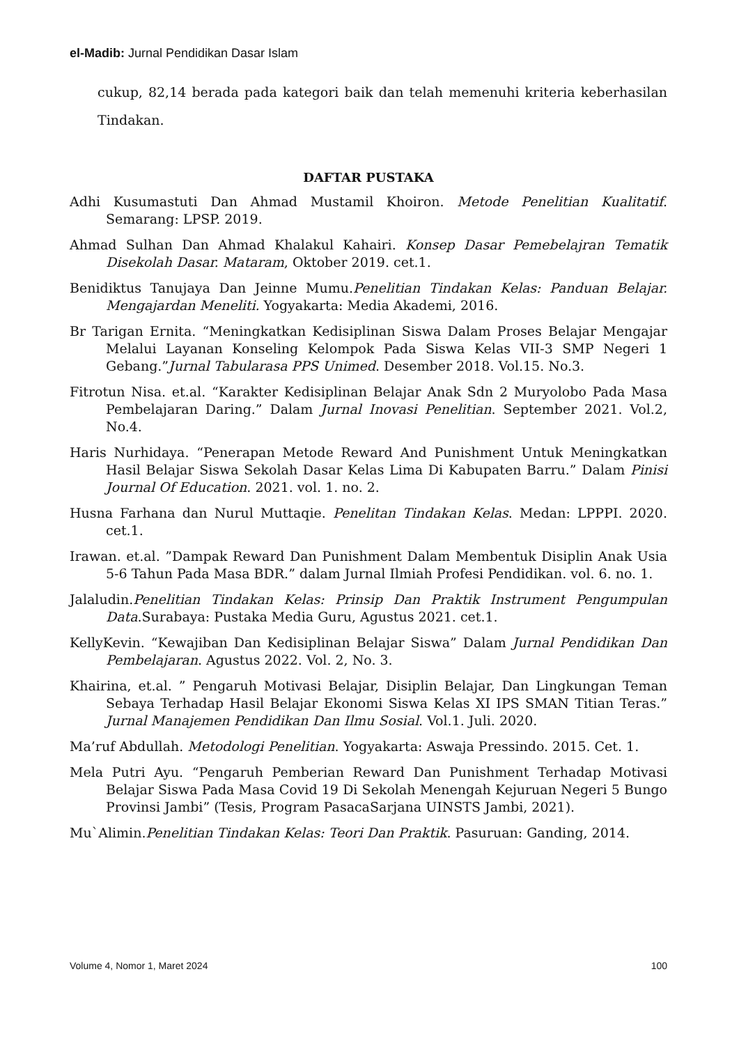el-Madib: Jurnal Pendidikan Dasar Islam
cukup, 82,14 berada pada kategori baik dan telah memenuhi kriteria keberhasilan Tindakan.
DAFTAR PUSTAKA
Adhi Kusumastuti Dan Ahmad Mustamil Khoiron. Metode Penelitian Kualitatif. Semarang: LPSP. 2019.
Ahmad Sulhan Dan Ahmad Khalakul Kahairi. Konsep Dasar Pemebelajran Tematik Disekolah Dasar. Mataram, Oktober 2019. cet.1.
Benidiktus Tanujaya Dan Jeinne Mumu.Penelitian Tindakan Kelas: Panduan Belajar. Mengajardan Meneliti. Yogyakarta: Media Akademi, 2016.
Br Tarigan Ernita. “Meningkatkan Kedisiplinan Siswa Dalam Proses Belajar Mengajar Melalui Layanan Konseling Kelompok Pada Siswa Kelas VII-3 SMP Negeri 1 Gebang.”Jurnal Tabularasa PPS Unimed. Desember 2018. Vol.15. No.3.
Fitrotun Nisa. et.al. “Karakter Kedisiplinan Belajar Anak Sdn 2 Muryolobo Pada Masa Pembelajaran Daring.” Dalam Jurnal Inovasi Penelitian. September 2021. Vol.2, No.4.
Haris Nurhidaya. “Penerapan Metode Reward And Punishment Untuk Meningkatkan Hasil Belajar Siswa Sekolah Dasar Kelas Lima Di Kabupaten Barru.” Dalam Pinisi Journal Of Education. 2021. vol. 1. no. 2.
Husna Farhana dan Nurul Muttaqie. Penelitan Tindakan Kelas. Medan: LPPPI. 2020. cet.1.
Irawan. et.al. ”Dampak Reward Dan Punishment Dalam Membentuk Disiplin Anak Usia 5-6 Tahun Pada Masa BDR.” dalam Jurnal Ilmiah Profesi Pendidikan. vol. 6. no. 1.
Jalaludin.Penelitian Tindakan Kelas: Prinsip Dan Praktik Instrument Pengumpulan Data.Surabaya: Pustaka Media Guru, Agustus 2021. cet.1.
KellyKevin. “Kewajiban Dan Kedisiplinan Belajar Siswa” Dalam Jurnal Pendidikan Dan Pembelajaran. Agustus 2022. Vol. 2, No. 3.
Khairina, et.al. ” Pengaruh Motivasi Belajar, Disiplin Belajar, Dan Lingkungan Teman Sebaya Terhadap Hasil Belajar Ekonomi Siswa Kelas XI IPS SMAN Titian Teras.” Jurnal Manajemen Pendidikan Dan Ilmu Sosial. Vol.1. Juli. 2020.
Ma’ruf Abdullah. Metodologi Penelitian. Yogyakarta: Aswaja Pressindo. 2015. Cet. 1.
Mela Putri Ayu. “Pengaruh Pemberian Reward Dan Punishment Terhadap Motivasi Belajar Siswa Pada Masa Covid 19 Di Sekolah Menengah Kejuruan Negeri 5 Bungo Provinsi Jambi” (Tesis, Program PasacaSarjana UINSTS Jambi, 2021).
Mu`Alimin.Penelitian Tindakan Kelas: Teori Dan Praktik. Pasuruan: Ganding, 2014.
Volume 4, Nomor 1, Maret 2024 100